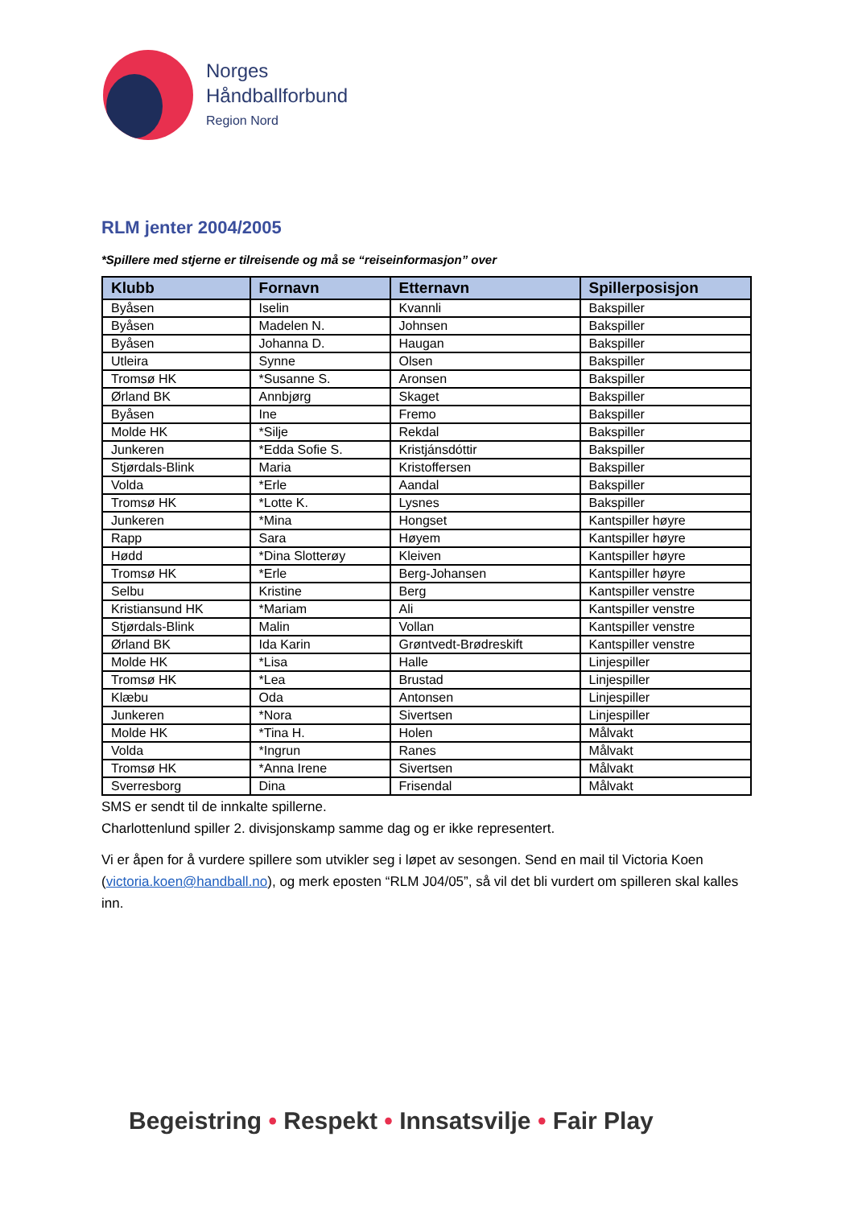Norges
Håndballforbund
Region Nord
RLM jenter 2004/2005
*Spillere med stjerne er tilreisende og må se “reiseinformasjon” over
| Klubb | Fornavn | Etternavn | Spillerposisjon |
| --- | --- | --- | --- |
| Byåsen | Iselin | Kvannli | Bakspiller |
| Byåsen | Madelen N. | Johnsen | Bakspiller |
| Byåsen | Johanna D. | Haugan | Bakspiller |
| Utleira | Synne | Olsen | Bakspiller |
| Tromsø HK | *Susanne S. | Aronsen | Bakspiller |
| Ørland BK | Annbjørg | Skaget | Bakspiller |
| Byåsen | Ine | Fremo | Bakspiller |
| Molde HK | *Silje | Rekdal | Bakspiller |
| Junkeren | *Edda Sofie S. | Kristjánsdóttir | Bakspiller |
| Stjørdals-Blink | Maria | Kristoffersen | Bakspiller |
| Volda | *Erle | Aandal | Bakspiller |
| Tromsø HK | *Lotte K. | Lysnes | Bakspiller |
| Junkeren | *Mina | Hongset | Kantspiller høyre |
| Rapp | Sara | Høyem | Kantspiller høyre |
| Hødd | *Dina Slotterøy | Kleiven | Kantspiller høyre |
| Tromsø HK | *Erle | Berg-Johansen | Kantspiller høyre |
| Selbu | Kristine | Berg | Kantspiller venstre |
| Kristiansund HK | *Mariam | Ali | Kantspiller venstre |
| Stjørdals-Blink | Malin | Vollan | Kantspiller venstre |
| Ørland BK | Ida Karin | Grøntvedt-Brødreskift | Kantspiller venstre |
| Molde HK | *Lisa | Halle | Linjespiller |
| Tromsø HK | *Lea | Brustad | Linjespiller |
| Klæbu | Oda | Antonsen | Linjespiller |
| Junkeren | *Nora | Sivertsen | Linjespiller |
| Molde HK | *Tina H. | Holen | Målvakt |
| Volda | *Ingrun | Ranes | Målvakt |
| Tromsø HK | *Anna Irene | Sivertsen | Målvakt |
| Sverresborg | Dina | Frisendal | Målvakt |
SMS er sendt til de innkalte spillerne.
Charlottenlund spiller 2. divisjonskamp samme dag og er ikke representert.
Vi er åpen for å vurdere spillere som utvikler seg i løpet av sesongen. Send en mail til Victoria Koen (victoria.koen@handball.no), og merk eposten “RLM J04/05”, så vil det bli vurdert om spilleren skal kalles inn.
Begeistring • Respekt • Innsatsvilje • Fair Play